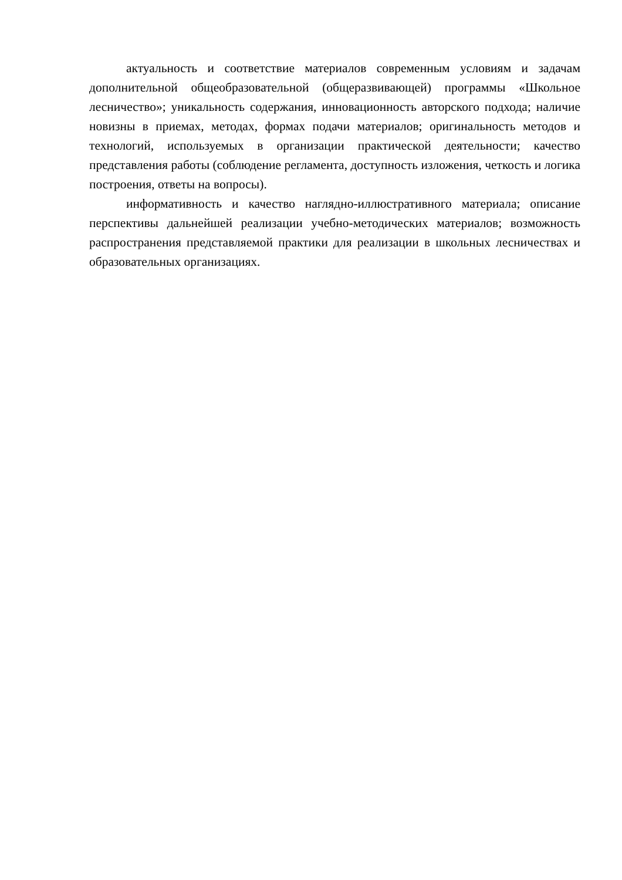актуальность и соответствие материалов современным условиям и задачам дополнительной общеобразовательной (общеразвивающей) программы «Школьное лесничество»; уникальность содержания, инновационность авторского подхода; наличие новизны в приемах, методах, формах подачи материалов; оригинальность методов и технологий, используемых в организации практической деятельности; качество представления работы (соблюдение регламента, доступность изложения, четкость и логика построения, ответы на вопросы).
информативность и качество наглядно-иллюстративного материала; описание перспективы дальнейшей реализации учебно-методических материалов; возможность распространения представляемой практики для реализации в школьных лесничествах и образовательных организациях.